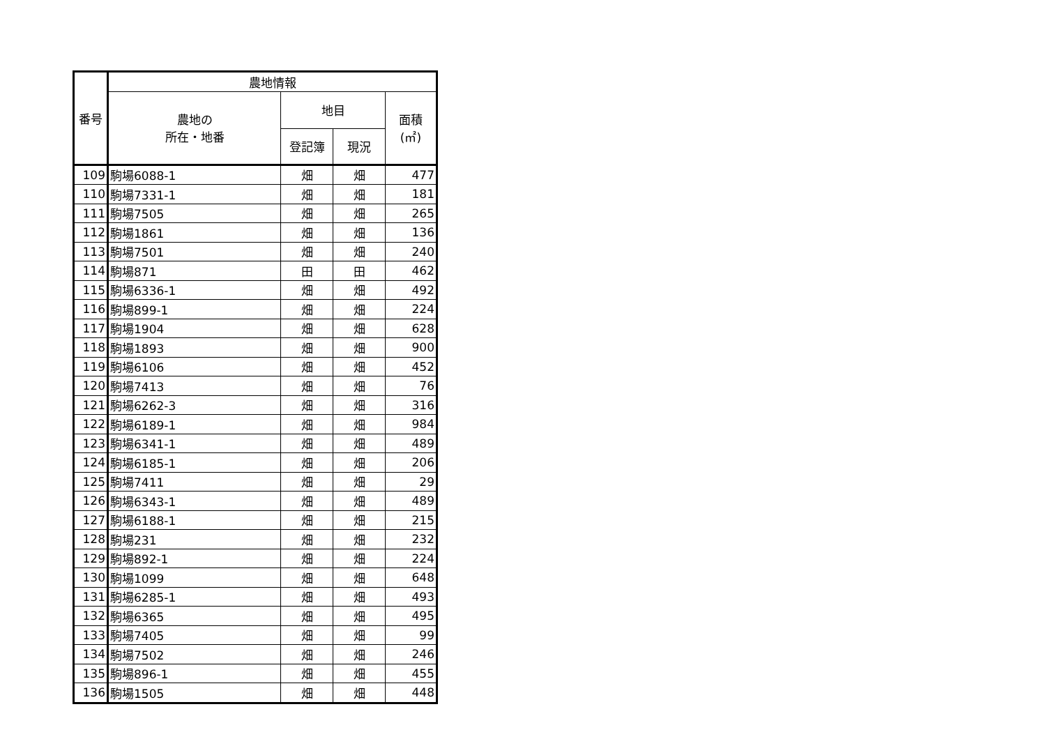| 番号 | 農地情報 | | | |
| --- | --- | --- | --- | --- |
| | 農地の 所在・地番 | 地目 | | 面積 (㎡) |
| | | 登記簿 | 現況 | |
| 109 | 駒場6088-1 | 畑 | 畑 | 477 |
| 110 | 駒場7331-1 | 畑 | 畑 | 181 |
| 111 | 駒場7505 | 畑 | 畑 | 265 |
| 112 | 駒場1861 | 畑 | 畑 | 136 |
| 113 | 駒場7501 | 畑 | 畑 | 240 |
| 114 | 駒場871 | 田 | 田 | 462 |
| 115 | 駒場6336-1 | 畑 | 畑 | 492 |
| 116 | 駒場899-1 | 畑 | 畑 | 224 |
| 117 | 駒場1904 | 畑 | 畑 | 628 |
| 118 | 駒場1893 | 畑 | 畑 | 900 |
| 119 | 駒場6106 | 畑 | 畑 | 452 |
| 120 | 駒場7413 | 畑 | 畑 | 76 |
| 121 | 駒場6262-3 | 畑 | 畑 | 316 |
| 122 | 駒場6189-1 | 畑 | 畑 | 984 |
| 123 | 駒場6341-1 | 畑 | 畑 | 489 |
| 124 | 駒場6185-1 | 畑 | 畑 | 206 |
| 125 | 駒場7411 | 畑 | 畑 | 29 |
| 126 | 駒場6343-1 | 畑 | 畑 | 489 |
| 127 | 駒場6188-1 | 畑 | 畑 | 215 |
| 128 | 駒場231 | 畑 | 畑 | 232 |
| 129 | 駒場892-1 | 畑 | 畑 | 224 |
| 130 | 駒場1099 | 畑 | 畑 | 648 |
| 131 | 駒場6285-1 | 畑 | 畑 | 493 |
| 132 | 駒場6365 | 畑 | 畑 | 495 |
| 133 | 駒場7405 | 畑 | 畑 | 99 |
| 134 | 駒場7502 | 畑 | 畑 | 246 |
| 135 | 駒場896-1 | 畑 | 畑 | 455 |
| 136 | 駒場1505 | 畑 | 畑 | 448 |